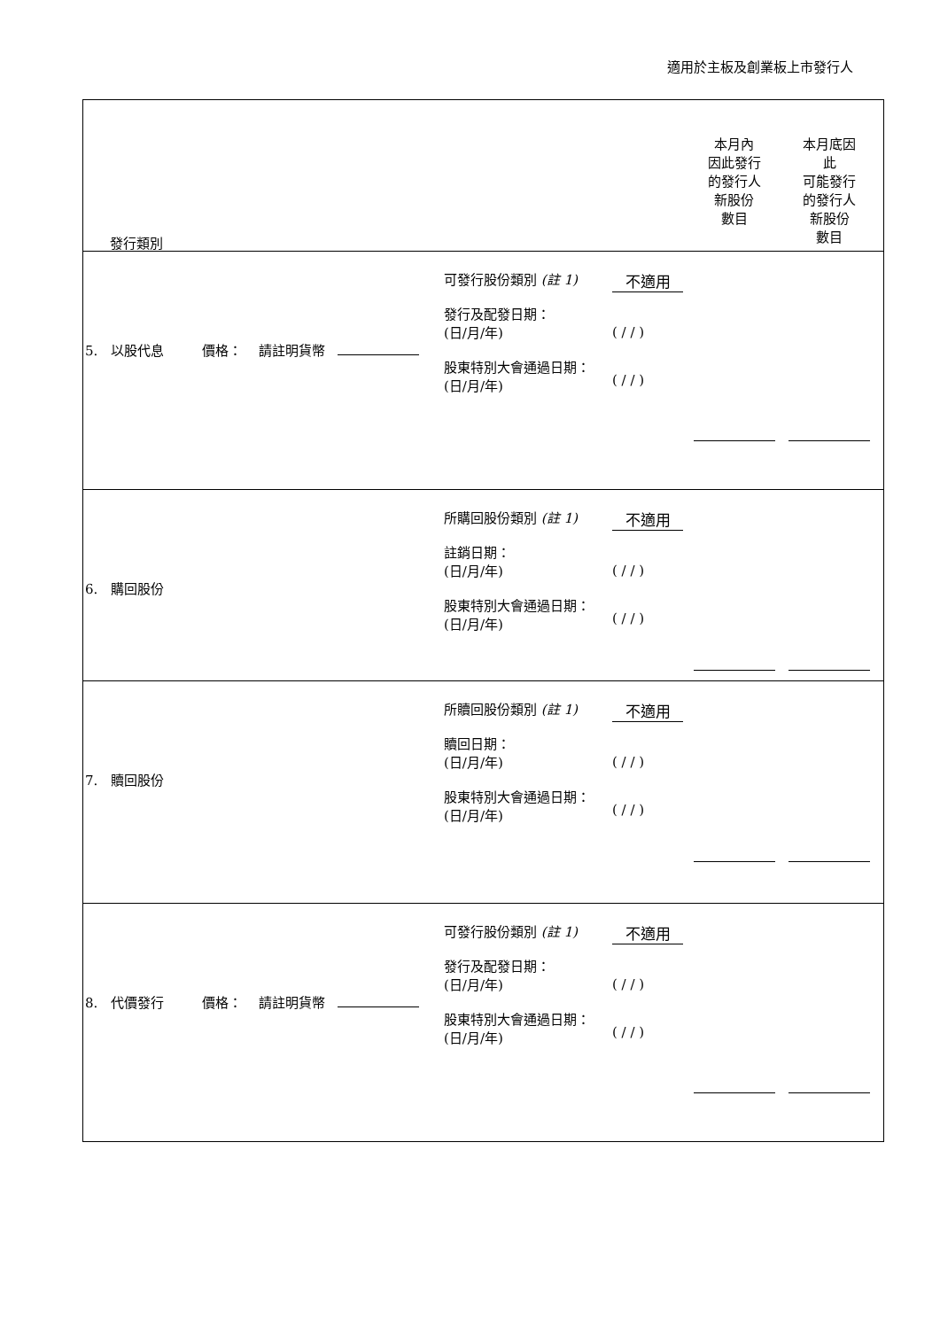適用於主板及創業板上市發行人
| 發行類別 本月內 因此發行 的發行人 新股份 數目 本月底因 此 可能發行 的發行人 新股份 數目 |
| 5. 以股代息 價格： 請註明貨幣 可發行股份類別 (註 1) 發行及配發日期： (日/月/年) 股東特別大會通過日期： (日/月/年) 不適用 ( / / ) ( / / ) |
| 6. 購回股份 所購回股份類別 (註 1) 註銷日期： (日/月/年) 股東特別大會通過日期： (日/月/年) 不適用 ( / / ) ( / / ) |
| 7. 贖回股份 所贖回股份類別 (註 1) 贖回日期： (日/月/年) 股東特別大會通過日期： (日/月/年) 不適用 ( / / ) ( / / ) |
| 8. 代價發行 價格： 請註明貨幣 可發行股份類別 (註 1) 發行及配發日期： (日/月/年) 股東特別大會通過日期： (日/月/年) 不適用 ( / / ) ( / / ) |